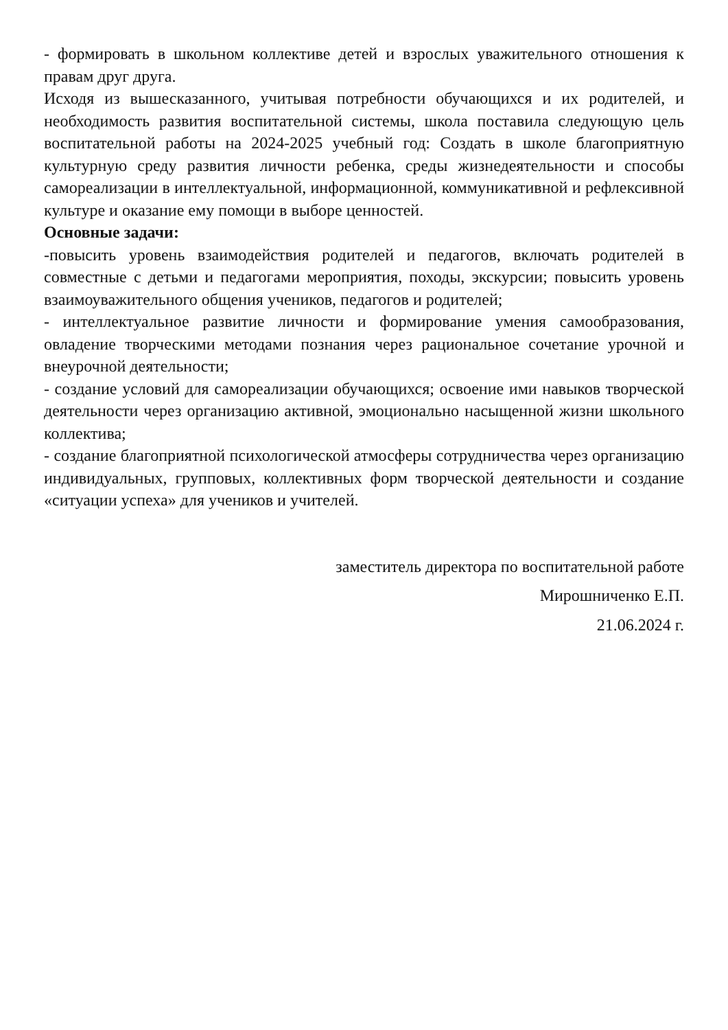- формировать в школьном коллективе детей и взрослых уважительного отношения к правам друг друга.
Исходя из вышесказанного, учитывая потребности обучающихся и их родителей, и необходимость развития воспитательной системы, школа поставила следующую цель воспитательной работы на 2024-2025 учебный год: Создать в школе благоприятную культурную среду развития личности ребенка, среды жизнедеятельности и способы самореализации в интеллектуальной, информационной, коммуникативной и рефлексивной культуре и оказание ему помощи в выборе ценностей.
Основные задачи:
-повысить уровень взаимодействия родителей и педагогов, включать родителей в совместные с детьми и педагогами мероприятия, походы, экскурсии; повысить уровень взаимоуважительного общения учеников, педагогов и родителей;
- интеллектуальное развитие личности и формирование умения самообразования, овладение творческими методами познания через рациональное сочетание урочной и внеурочной деятельности;
- создание условий для самореализации обучающихся; освоение ими навыков творческой деятельности через организацию активной, эмоционально насыщенной жизни школьного коллектива;
- создание благоприятной психологической атмосферы сотрудничества через организацию индивидуальных, групповых, коллективных форм творческой деятельности и создание «ситуации успеха» для учеников и учителей.
заместитель директора по воспитательной работе
Мирошниченко Е.П.
21.06.2024 г.